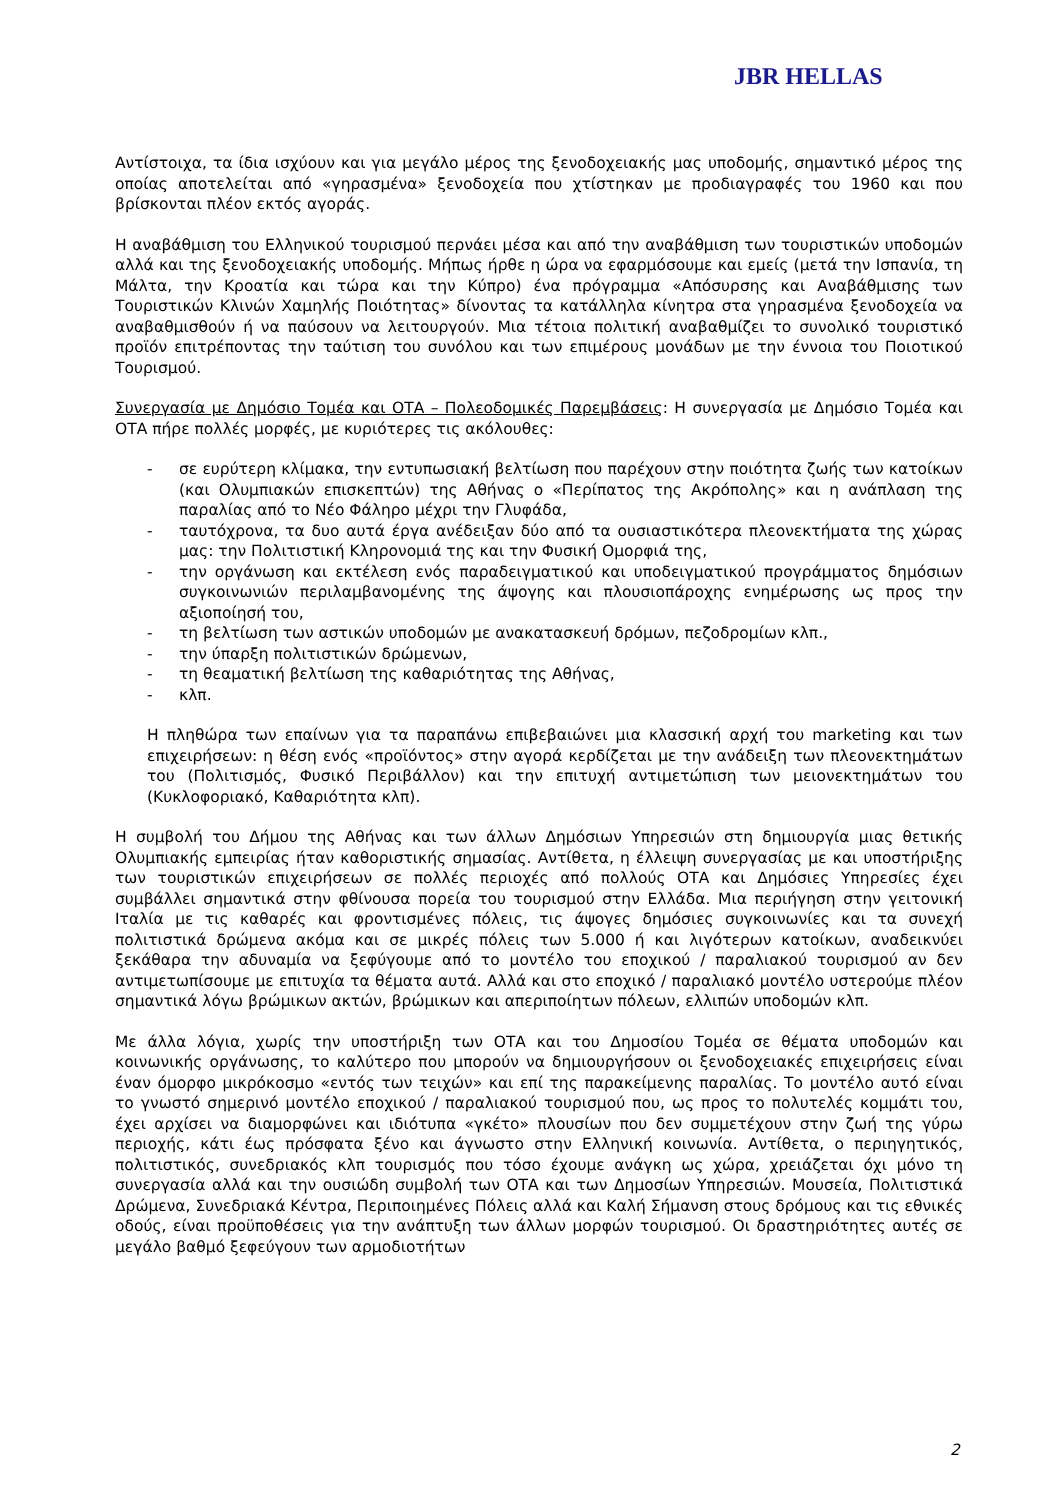JBR HELLAS
Αντίστοιχα, τα ίδια ισχύουν και για μεγάλο μέρος της ξενοδοχειακής μας υποδομής, σημαντικό μέρος της οποίας αποτελείται από «γηρασμένα» ξενοδοχεία που χτίστηκαν με προδιαγραφές του 1960 και που βρίσκονται πλέον εκτός αγοράς.
Η αναβάθμιση του Ελληνικού τουρισμού περνάει μέσα και από την αναβάθμιση των τουριστικών υποδομών αλλά και της ξενοδοχειακής υποδομής. Μήπως ήρθε η ώρα να εφαρμόσουμε και εμείς (μετά την Ισπανία, τη Μάλτα, την Κροατία και τώρα και την Κύπρο) ένα πρόγραμμα «Απόσυρσης και Αναβάθμισης των Τουριστικών Κλινών Χαμηλής Ποιότητας» δίνοντας τα κατάλληλα κίνητρα στα γηρασμένα ξενοδοχεία να αναβαθμισθούν ή να παύσουν να λειτουργούν. Μια τέτοια πολιτική αναβαθμίζει το συνολικό τουριστικό προϊόν επιτρέποντας την ταύτιση του συνόλου και των επιμέρους μονάδων με την έννοια του Ποιοτικού Τουρισμού.
Συνεργασία με Δημόσιο Τομέα και ΟΤΑ – Πολεοδομικές Παρεμβάσεις: Η συνεργασία με Δημόσιο Τομέα και ΟΤΑ πήρε πολλές μορφές, με κυριότερες τις ακόλουθες:
- σε ευρύτερη κλίμακα, την εντυπωσιακή βελτίωση που παρέχουν στην ποιότητα ζωής των κατοίκων (και Ολυμπιακών επισκεπτών) της Αθήνας ο «Περίπατος της Ακρόπολης» και η ανάπλαση της παραλίας από το Νέο Φάληρο μέχρι την Γλυφάδα,
- ταυτόχρονα, τα δυο αυτά έργα ανέδειξαν δύο από τα ουσιαστικότερα πλεονεκτήματα της χώρας μας: την Πολιτιστική Κληρονομιά της και την Φυσική Ομορφιά της,
- την οργάνωση και εκτέλεση ενός παραδειγματικού και υποδειγματικού προγράμματος δημόσιων συγκοινωνιών περιλαμβανομένης της άψογης και πλουσιοπάροχης ενημέρωσης ως προς την αξιοποίησή του,
- τη βελτίωση των αστικών υποδομών με ανακατασκευή δρόμων, πεζοδρομίων κλπ.,
- την ύπαρξη πολιτιστικών δρώμενων,
- τη θεαματική βελτίωση της καθαριότητας της Αθήνας,
- κλπ.
Η πληθώρα των επαίνων για τα παραπάνω επιβεβαιώνει μια κλασσική αρχή του marketing και των επιχειρήσεων: η θέση ενός «προϊόντος» στην αγορά κερδίζεται με την ανάδειξη των πλεονεκτημάτων του (Πολιτισμός, Φυσικό Περιβάλλον) και την επιτυχή αντιμετώπιση των μειονεκτημάτων του (Κυκλοφοριακό, Καθαριότητα κλπ).
Η συμβολή του Δήμου της Αθήνας και των άλλων Δημόσιων Υπηρεσιών στη δημιουργία μιας θετικής Ολυμπιακής εμπειρίας ήταν καθοριστικής σημασίας. Αντίθετα, η έλλειψη συνεργασίας με και υποστήριξης των τουριστικών επιχειρήσεων σε πολλές περιοχές από πολλούς ΟΤΑ και Δημόσιες Υπηρεσίες έχει συμβάλλει σημαντικά στην φθίνουσα πορεία του τουρισμού στην Ελλάδα. Μια περιήγηση στην γειτονική Ιταλία με τις καθαρές και φροντισμένες πόλεις, τις άψογες δημόσιες συγκοινωνίες και τα συνεχή πολιτιστικά δρώμενα ακόμα και σε μικρές πόλεις των 5.000 ή και λιγότερων κατοίκων, αναδεικνύει ξεκάθαρα την αδυναμία να ξεφύγουμε από το μοντέλο του εποχικού / παραλιακού τουρισμού αν δεν αντιμετωπίσουμε με επιτυχία τα θέματα αυτά. Αλλά και στο εποχικό / παραλιακό μοντέλο υστερούμε πλέον σημαντικά λόγω βρώμικων ακτών, βρώμικων και απεριποίητων πόλεων, ελλιπών υποδομών κλπ.
Με άλλα λόγια, χωρίς την υποστήριξη των ΟΤΑ και του Δημοσίου Τομέα σε θέματα υποδομών και κοινωνικής οργάνωσης, το καλύτερο που μπορούν να δημιουργήσουν οι ξενοδοχειακές επιχειρήσεις είναι έναν όμορφο μικρόκοσμο «εντός των τειχών» και επί της παρακείμενης παραλίας. Το μοντέλο αυτό είναι το γνωστό σημερινό μοντέλο εποχικού / παραλιακού τουρισμού που, ως προς το πολυτελές κομμάτι του, έχει αρχίσει να διαμορφώνει και ιδιότυπα «γκέτο» πλουσίων που δεν συμμετέχουν στην ζωή της γύρω περιοχής, κάτι έως πρόσφατα ξένο και άγνωστο στην Ελληνική κοινωνία. Αντίθετα, ο περιηγητικός, πολιτιστικός, συνεδριακός κλπ τουρισμός που τόσο έχουμε ανάγκη ως χώρα, χρειάζεται όχι μόνο τη συνεργασία αλλά και την ουσιώδη συμβολή των ΟΤΑ και των Δημοσίων Υπηρεσιών. Μουσεία, Πολιτιστικά Δρώμενα, Συνεδριακά Κέντρα, Περιποιημένες Πόλεις αλλά και Καλή Σήμανση στους δρόμους και τις εθνικές οδούς, είναι προϋποθέσεις για την ανάπτυξη των άλλων μορφών τουρισμού. Οι δραστηριότητες αυτές σε μεγάλο βαθμό ξεφεύγουν των αρμοδιοτήτων
2